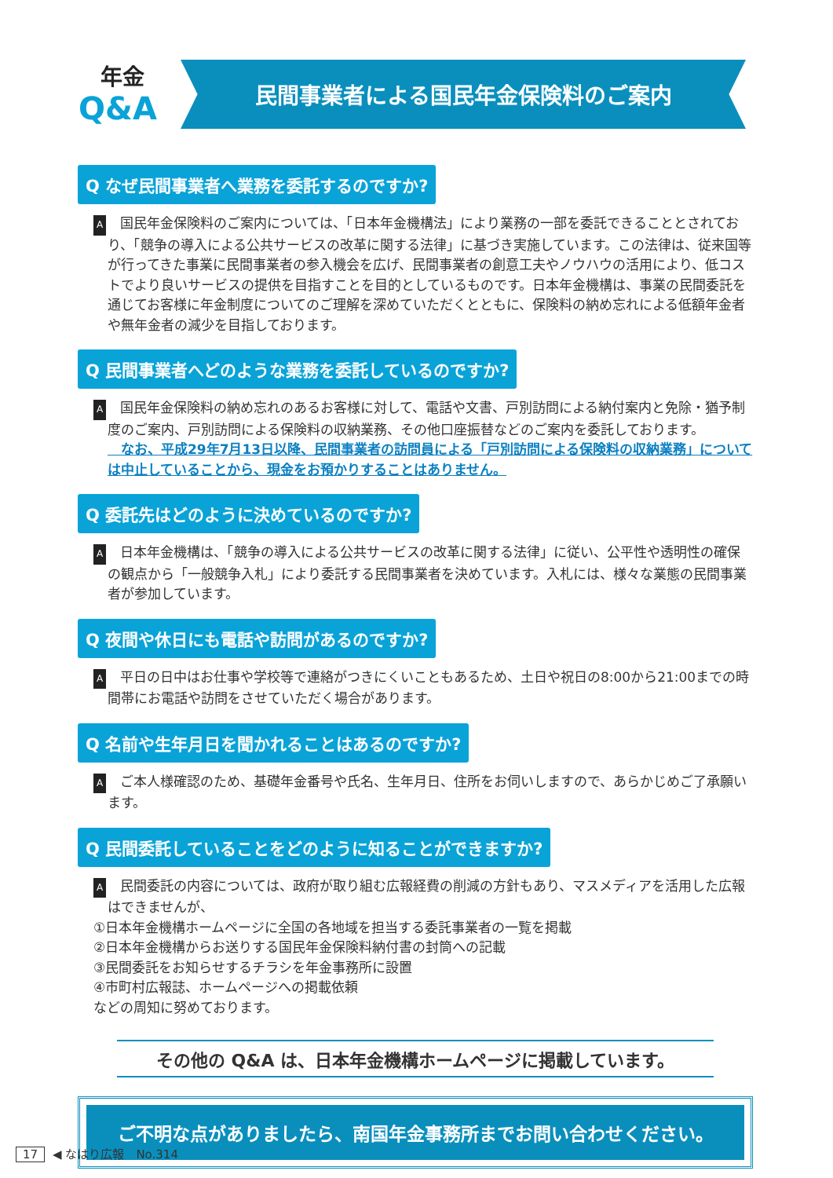年金
Q&A
民間事業者による国民年金保険料のご案内
Q なぜ民間事業者へ業務を委託するのですか?
A国民年金保険料のご案内については、「日本年金機構法」により業務の一部を委託できることとされており、「競争の導入による公共サービスの改革に関する法律」に基づき実施しています。この法律は、従来国等が行ってきた事業に民間事業者の参入機会を広げ、民間事業者の創意工夫やノウハウの活用により、低コストでより良いサービスの提供を目指すことを目的としているものです。日本年金機構は、事業の民間委託を通じてお客様に年金制度についてのご理解を深めていただくとともに、保険料の納め忘れによる低額年金者や無年金者の減少を目指しております。
Q 民間事業者へどのような業務を委託しているのですか?
A国民年金保険料の納め忘れのあるお客様に対して、電話や文書、戸別訪問による納付案内と免除・猶予制度のご案内、戸別訪問による保険料の収納業務、その他口座振替などのご案内を委託しております。
　なお、平成29年7月13日以降、民間事業者の訪問員による「戸別訪問による保険料の収納業務」については中止していることから、現金をお預かりすることはありません。
Q 委託先はどのように決めているのですか?
A日本年金機構は、「競争の導入による公共サービスの改革に関する法律」に従い、公平性や透明性の確保の観点から「一般競争入札」により委託する民間事業者を決めています。入札には、様々な業態の民間事業者が参加しています。
Q 夜間や休日にも電話や訪問があるのですか?
A平日の日中はお仕事や学校等で連絡がつきにくいこともあるため、土日や祝日の8:00から21:00までの時間帯にお電話や訪問をさせていただく場合があります。
Q 名前や生年月日を聞かれることはあるのですか?
Aご本人様確認のため、基礎年金番号や氏名、生年月日、住所をお伺いしますので、あらかじめご了承願います。
Q 民間委託していることをどのように知ることができますか?
A民間委託の内容については、政府が取り組む広報経費の削減の方針もあり、マスメディアを活用した広報はできませんが、
①日本年金機構ホームページに全国の各地域を担当する委託事業者の一覧を掲載
②日本年金機構からお送りする国民年金保険料納付書の封筒への記載
③民間委託をお知らせするチラシを年金事務所に設置
④市町村広報誌、ホームページへの掲載依頼
などの周知に努めております。
その他の Q&A は、日本年金機構ホームページに掲載しています。
ご不明な点がありましたら、南国年金事務所までお問い合わせください。
17 ◀ なはり広報　No.314